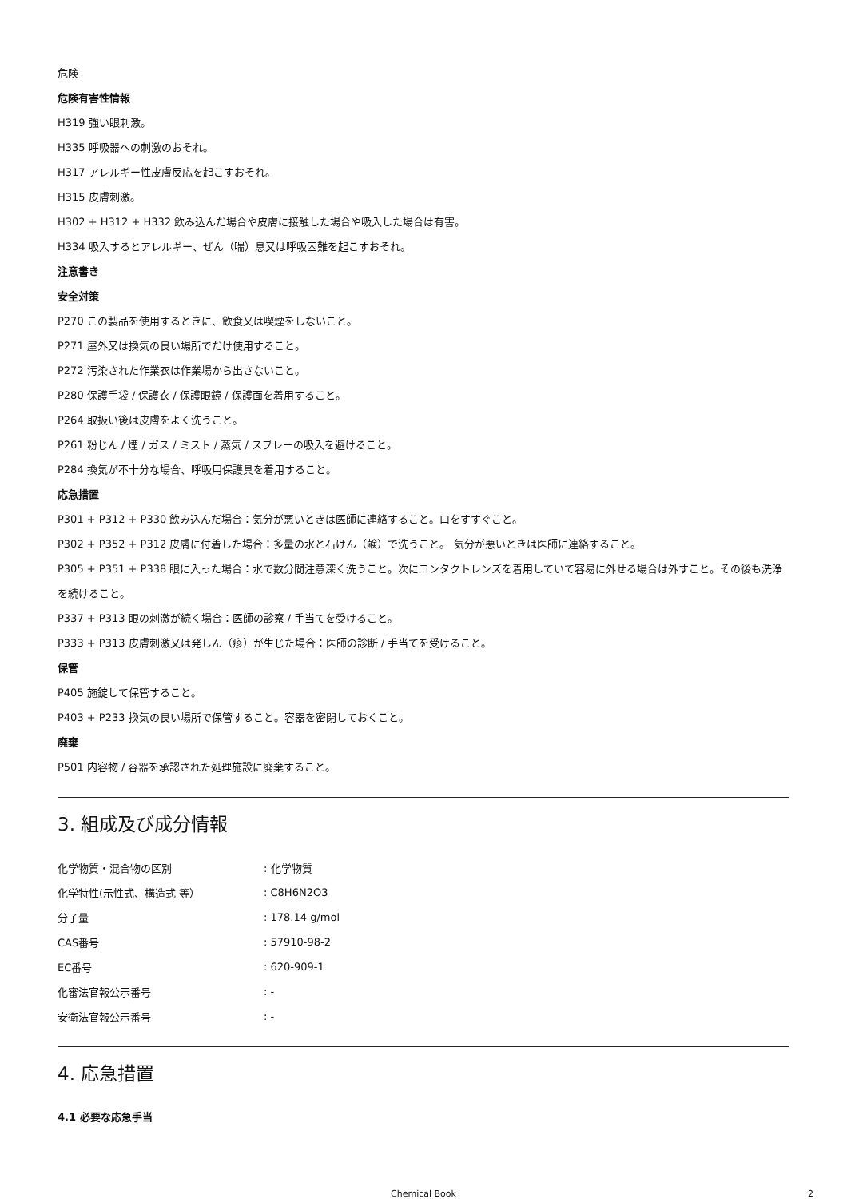危険
危険有害性情報
H319 強い眼刺激。
H335 呼吸器への刺激のおそれ。
H317 アレルギー性皮膚反応を起こすおそれ。
H315 皮膚刺激。
H302 + H312 + H332 飲み込んだ場合や皮膚に接触した場合や吸入した場合は有害。
H334 吸入するとアレルギー、ぜん（喘）息又は呼吸困難を起こすおそれ。
注意書き
安全対策
P270 この製品を使用するときに、飲食又は喫煙をしないこと。
P271 屋外又は換気の良い場所でだけ使用すること。
P272 汚染された作業衣は作業場から出さないこと。
P280 保護手袋 / 保護衣 / 保護眼鏡 / 保護面を着用すること。
P264 取扱い後は皮膚をよく洗うこと。
P261 粉じん / 煙 / ガス / ミスト / 蒸気 / スプレーの吸入を避けること。
P284 換気が不十分な場合、呼吸用保護具を着用すること。
応急措置
P301 + P312 + P330 飲み込んだ場合：気分が悪いときは医師に連絡すること。口をすすぐこと。
P302 + P352 + P312 皮膚に付着した場合：多量の水と石けん（鹸）で洗うこと。 気分が悪いときは医師に連絡すること。
P305 + P351 + P338 眼に入った場合：水で数分間注意深く洗うこと。次にコンタクトレンズを着用していて容易に外せる場合は外すこと。その後も洗浄を続けること。
P337 + P313 眼の刺激が続く場合：医師の診察 / 手当てを受けること。
P333 + P313 皮膚刺激又は発しん（疹）が生じた場合：医師の診断 / 手当てを受けること。
保管
P405 施錠して保管すること。
P403 + P233 換気の良い場所で保管すること。容器を密閉しておくこと。
廃棄
P501 内容物 / 容器を承認された処理施設に廃棄すること。
3. 組成及び成分情報
| 化学物質・混合物の区別 | : 化学物質 |
| 化学特性(示性式、構造式 等） | : C8H6N2O3 |
| 分子量 | : 178.14 g/mol |
| CAS番号 | : 57910-98-2 |
| EC番号 | : 620-909-1 |
| 化審法官報公示番号 | : - |
| 安衛法官報公示番号 | : - |
4. 応急措置
4.1 必要な応急手当
Chemical Book
2